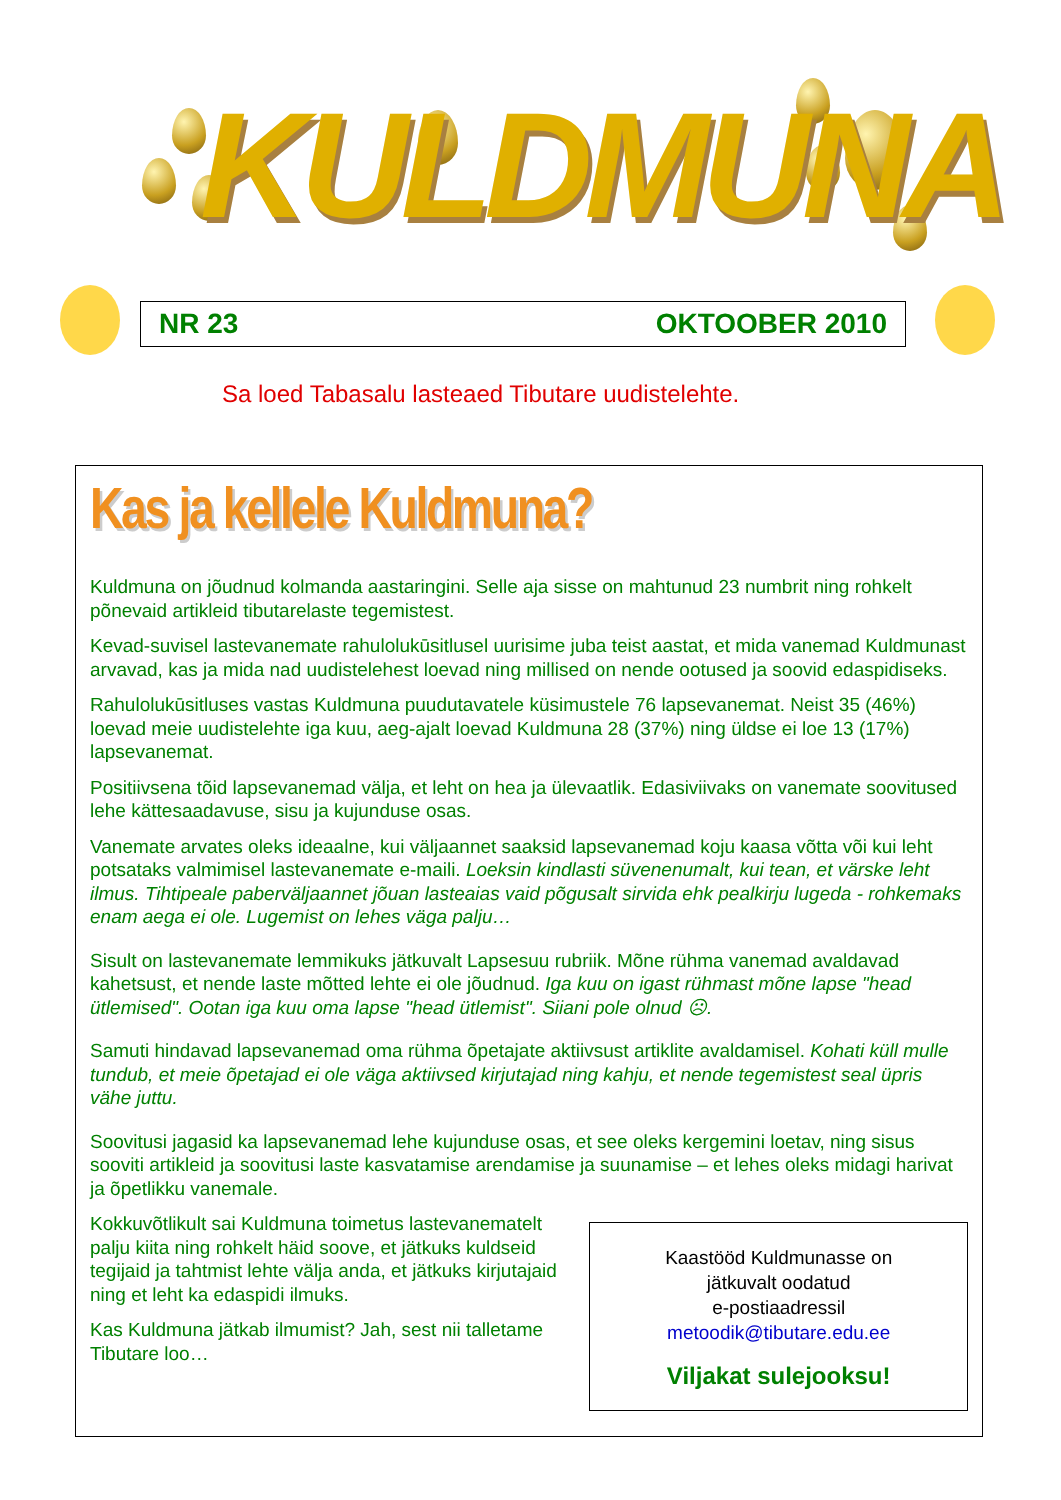KULDMUNA
NR 23 OKTOOBER 2010
Sa loed Tabasalu lasteaed Tibutare uudistelehte.
Kas ja kellele Kuldmuna?
Kuldmuna on jõudnud kolmanda aastaringini. Selle aja sisse on mahtunud 23 numbrit ning rohkelt põnevaid artikleid tibutarelaste tegemistest.
Kevad-suvisel lastevanemate rahulolukūsitlusel uurisime juba teist aastat, et mida vanemad Kuldmunast arvavad, kas ja mida nad uudistelehest loevad ning millised on nende ootused ja soovid edaspidiseks.
Rahulolukūsitluses vastas Kuldmuna puudutavatele küsimustele 76 lapsevanemat. Neist 35 (46%) loevad meie uudistelehte iga kuu, aeg-ajalt loevad Kuldmuna 28 (37%) ning üldse ei loe 13 (17%) lapsevanemat.
Positiivsena tõid lapsevanemad välja, et leht on hea ja ülevaatlik. Edasiviivaks on vanemate soovitused lehe kättesaadavuse, sisu ja kujunduse osas.
Vanemate arvates oleks ideaalne, kui väljaannet saaksid lapsevanemad koju kaasa võtta või kui leht potsataks valmimisel lastevanemate e-maili. Loeksin kindlasti süvenenumalt, kui tean, et värske leht ilmus. Tihtipeale paberväljaannet jõuan lasteaias vaid põgusalt sirvida ehk pealkirju lugeda - rohkemaks enam aega ei ole. Lugemist on lehes väga palju…
Sisult on lastevanemate lemmikuks jätkuvalt Lapsesuu rubriik. Mõne rühma vanemad avaldavad kahetsust, et nende laste mõtted lehte ei ole jõudnud. Iga kuu on igast rühmast mõne lapse "head ütlemised". Ootan iga kuu oma lapse "head ütlemist". Siiani pole olnud ☹.
Samuti hindavad lapsevanemad oma rühma õpetajate aktiivsust artiklite avaldamisel. Kohati küll mulle tundub, et meie õpetajad ei ole väga aktiivsed kirjutajad ning kahju, et nende tegemistest seal üpris vähe juttu.
Soovitusi jagasid ka lapsevanemad lehe kujunduse osas, et see oleks kergemini loetav, ning sisus sooviti artikleid ja soovitusi laste kasvatamise arendamise ja suunamise – et lehes oleks midagi harivat ja õpetlikku vanemale.
Kokkuvõtlikult sai Kuldmuna toimetus lastevanematelt palju kiita ning rohkelt häid soove, et jätkuks kuldseid tegijaid ja tahtmist lehte välja anda, et jätkuks kirjutajaid ning et leht ka edaspidi ilmuks.
Kas Kuldmuna jätkab ilmumist? Jah, sest nii talletame Tibutare loo…
Kaastööd Kuldmunasse on
jätkuvalt oodatud
e-postiaadressil
metoodik@tibutare.edu.ee
Viljakat sulejooksu!